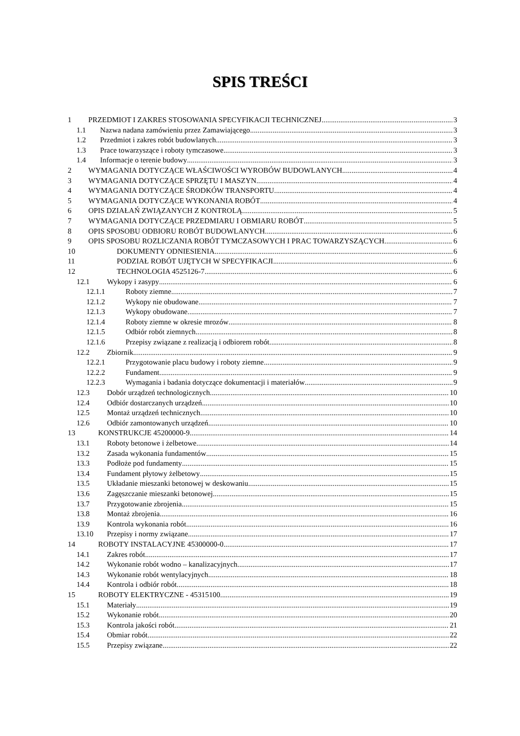SPIS TREŚCI
1 PRZEDMIOT I ZAKRES STOSOWANIA SPECYFIKACJI TECHNICZNEJ 3
1.1 Nazwa nadana zamówieniu przez Zamawiającego 3
1.2 Przedmiot i zakres robót budowlanych 3
1.3 Prace towarzyszące i roboty tymczasowe 3
1.4 Informacje o terenie budowy 3
2 WYMAGANIA DOTYCZĄCE WŁAŚCIWOŚCI WYROBÓW BUDOWLANYCH 4
3 WYMAGANIA DOTYCZĄCE SPRZĘTU I MASZYN 4
4 WYMAGANIA DOTYCZĄCE ŚRODKÓW TRANSPORTU 4
5 WYMAGANIA DOTYCZĄCE WYKONANIA ROBÓT 4
6 OPIS DZIAŁAŃ ZWIĄZANYCH Z KONTROLĄ 5
7 WYMAGANIA DOTYCZĄCE PRZEDMIARU I OBMIARU ROBÓT 5
8 OPIS SPOSOBU ODBIORU ROBÓT BUDOWLANYCH 6
9 OPIS SPOSOBU ROZLICZANIA ROBÓT TYMCZASOWYCH I PRAC TOWARZYSZĄCYCH 6
10 DOKUMENTY ODNIESIENIA 6
11 PODZIAŁ ROBÓT UJĘTYCH W SPECYFIKACJI 6
12 TECHNOLOGIA 4525126-7 6
12.1 Wykopy i zasypy 6
12.1.1 Roboty ziemne 7
12.1.2 Wykopy nie obudowane 7
12.1.3 Wykopy obudowane 7
12.1.4 Roboty ziemne w okresie mrozów 8
12.1.5 Odbiór robót ziemnych 8
12.1.6 Przepisy związane z realizacją i odbiorem robót 8
12.2 Zbiornik 9
12.2.1 Przygotowanie placu budowy i roboty ziemne 9
12.2.2 Fundament 9
12.2.3 Wymagania i badania dotyczące dokumentacji i materiałów 9
12.3 Dobór urządzeń technologicznych 10
12.4 Odbiór dostarczanych urządzeń 10
12.5 Montaż urządzeń technicznych 10
12.6 Odbiór zamontowanych urządzeń 10
13 KONSTRUKCJE 45200000-9 14
13.1 Roboty betonowe i żelbetowe 14
13.2 Zasada wykonania fundamentów 15
13.3 Podłoże pod fundamenty 15
13.4 Fundament płytowy żelbetowy 15
13.5 Układanie mieszanki betonowej w deskowaniu 15
13.6 Zagęszczanie mieszanki betonowej 15
13.7 Przygotowanie zbrojenia 15
13.8 Montaż zbrojenia 16
13.9 Kontrola wykonania robót 16
13.10 Przepisy i normy związane 17
14 ROBOTY INSTALACYJNE 45300000-0 17
14.1 Zakres robót 17
14.2 Wykonanie robót wodno – kanalizacyjnych 17
14.3 Wykonanie robót wentylacyjnych 18
14.4 Kontrola i odbiór robót 18
15 ROBOTY ELEKTRYCZNE - 45315100 19
15.1 Materiały 19
15.2 Wykonanie robót 20
15.3 Kontrola jakości robót 21
15.4 Obmiar robót 22
15.5 Przepisy związane 22